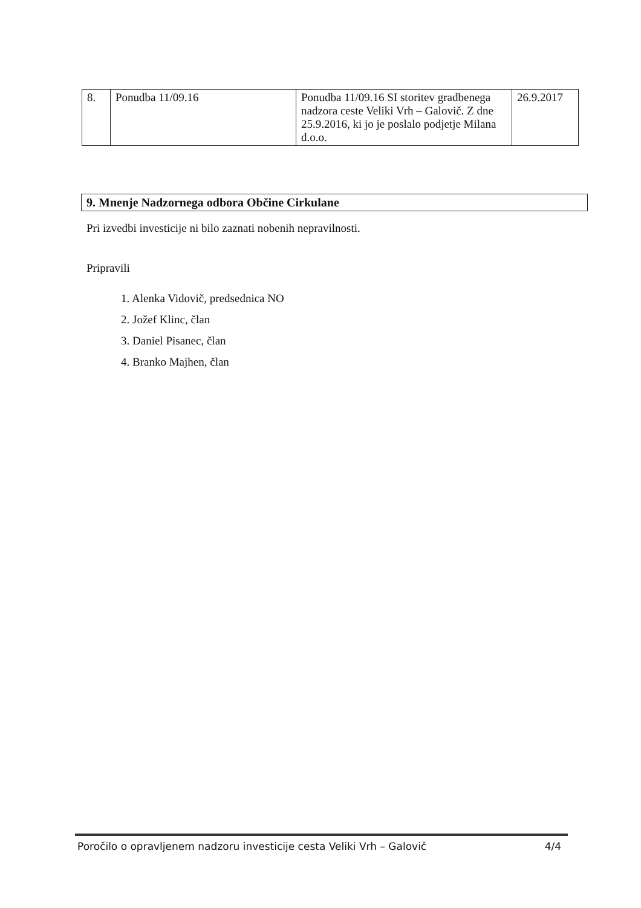| 8. | Ponudba 11/09.16 | Ponudba 11/09.16 SI storitev gradbenega nadzora ceste Veliki Vrh – Galovič. Z dne 25.9.2016, ki jo je poslalo podjetje Milana d.o.o. | 26.9.2017 |
9. Mnenje Nadzornega odbora Občine Cirkulane
Pri izvedbi investicije ni bilo zaznati nobenih nepravilnosti.
Pripravili
1. Alenka Vidovič, predsednica NO
2. Jožef Klinc, član
3. Daniel Pisanec, član
4. Branko Majhen, član
Poročilo o opravljenem nadzoru investicije cesta Veliki Vrh – Galovič 4/4